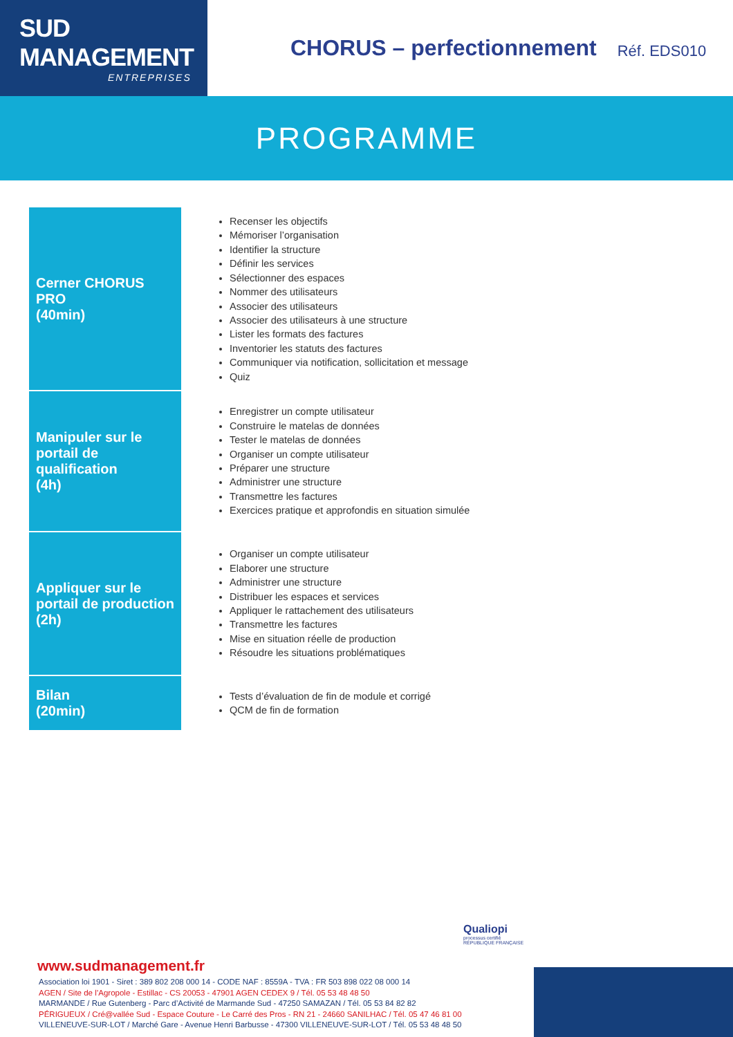SUD MANAGEMENT
ENTREPRISES
CHORUS – perfectionnement
Réf. EDS010
PROGRAMME
| Cerner CHORUS PRO (40min) | Recenser les objectifs Mémoriser l’organisation Identifier la structure Définir les services Sélectionner des espaces Nommer des utilisateurs Associer des utilisateurs Associer des utilisateurs à une structure Lister les formats des factures Inventorier les statuts des factures Communiquer via notification, sollicitation et message Quiz |
| Manipuler sur le portail de qualification (4h) | Enregistrer un compte utilisateur Construire le matelas de données Tester le matelas de données Organiser un compte utilisateur Préparer une structure Administrer une structure Transmettre les factures Exercices pratique et approfondis en situation simulée |
| Appliquer sur le portail de production (2h) | Organiser un compte utilisateur Elaborer une structure Administrer une structure Distribuer les espaces et services Appliquer le rattachement des utilisateurs Transmettre les factures Mise en situation réelle de production Résoudre les situations problématiques |
| Bilan (20min) | Tests d’évaluation de fin de module et corrigé QCM de fin de formation |
Qualiopi
processus certifié
RÉPUBLIQUE FRANÇAISE
www.sudmanagement.fr
Association loi 1901 - Siret : 389 802 208 000 14 - CODE NAF : 8559A - TVA : FR 503 898 022 08 000 14
AGEN / Site de l’Agropole - Estillac - CS 20053 - 47901 AGEN CEDEX 9 / Tél. 05 53 48 48 50
MARMANDE / Rue Gutenberg - Parc d’Activité de Marmande Sud - 47250 SAMAZAN / Tél. 05 53 84 82 82
PÉRIGUEUX / Cré@vallée Sud - Espace Couture - Le Carré des Pros - RN 21 - 24660 SANILHAC / Tél. 05 47 46 81 00
VILLENEUVE-SUR-LOT / Marché Gare - Avenue Henri Barbusse - 47300 VILLENEUVE-SUR-LOT / Tél. 05 53 48 48 50